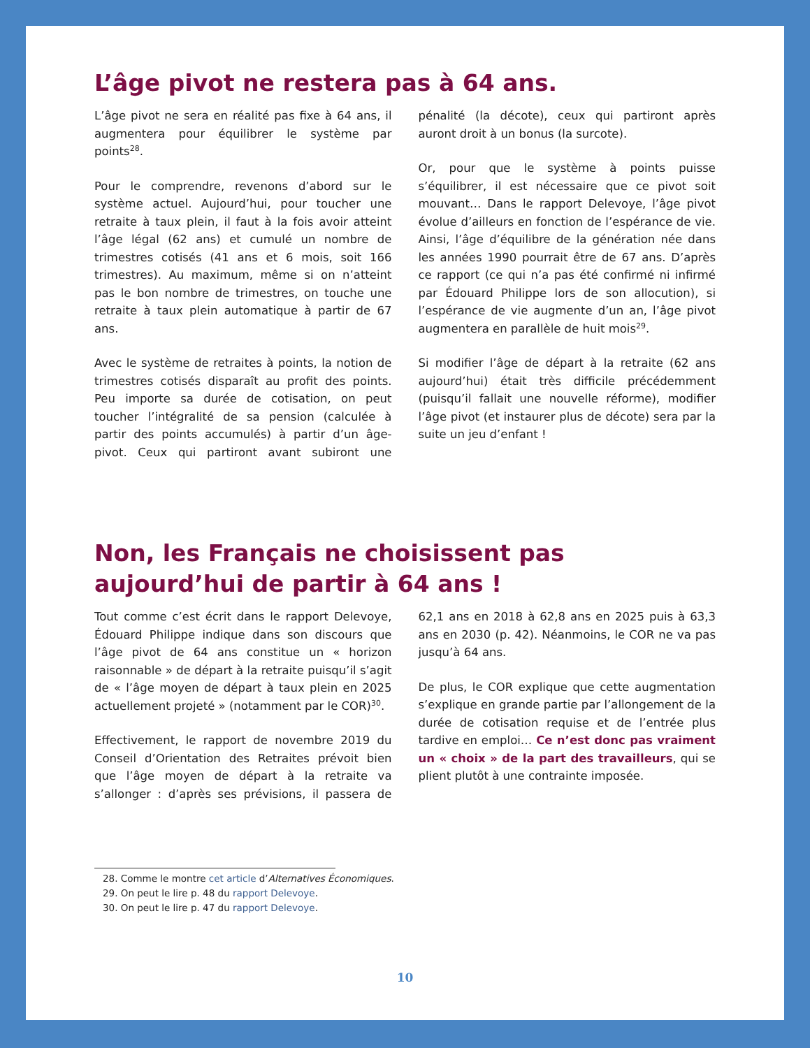L’âge pivot ne restera pas à 64 ans.
L’âge pivot ne sera en réalité pas fixe à 64 ans, il augmentera pour équilibrer le système par points<sup>28</sup>.
Pour le comprendre, revenons d’abord sur le système actuel. Aujourd’hui, pour toucher une retraite à taux plein, il faut à la fois avoir atteint l’âge légal (62 ans) et cumulé un nombre de trimestres cotisés (41 ans et 6 mois, soit 166 trimestres). Au maximum, même si on n’atteint pas le bon nombre de trimestres, on touche une retraite à taux plein automatique à partir de 67 ans.
Avec le système de retraites à points, la notion de trimestres cotisés disparaît au profit des points. Peu importe sa durée de cotisation, on peut toucher l’intégralité de sa pension (calculée à partir des points accumulés) à partir d’un âge-pivot. Ceux qui partiront avant subiront une pénalité (la décote), ceux qui partiront après auront droit à un bonus (la surcote).
Or, pour que le système à points puisse s’équilibrer, il est nécessaire que ce pivot soit mouvant… Dans le rapport Delevoye, l’âge pivot évolue d’ailleurs en fonction de l’espérance de vie. Ainsi, l’âge d’équilibre de la génération née dans les années 1990 pourrait être de 67 ans. D’après ce rapport (ce qui n’a pas été confirmé ni infirmé par Édouard Philippe lors de son allocution), si l’espérance de vie augmente d’un an, l’âge pivot augmentera en parallèle de huit mois<sup>29</sup>.
Si modifier l’âge de départ à la retraite (62 ans aujourd’hui) était très difficile précédemment (puisqu’il fallait une nouvelle réforme), modifier l’âge pivot (et instaurer plus de décote) sera par la suite un jeu d’enfant !
Non, les Français ne choisissent pas aujourd’hui de partir à 64 ans !
Tout comme c’est écrit dans le rapport Delevoye, Édouard Philippe indique dans son discours que l’âge pivot de 64 ans constitue un « horizon raisonnable » de départ à la retraite puisqu’il s’agit de « l’âge moyen de départ à taux plein en 2025 actuellement projeté » (notamment par le COR)<sup>30</sup>.
Effectivement, le rapport de novembre 2019 du Conseil d’Orientation des Retraites prévoit bien que l’âge moyen de départ à la retraite va s’allonger : d’après ses prévisions, il passera de 62,1 ans en 2018 à 62,8 ans en 2025 puis à 63,3 ans en 2030 (p. 42). Néanmoins, le COR ne va pas jusqu’à 64 ans.
De plus, le COR explique que cette augmentation s’explique en grande partie par l’allongement de la durée de cotisation requise et de l’entrée plus tardive en emploi… Ce n’est donc pas vraiment un « choix » de la part des travailleurs, qui se plient plutôt à une contrainte imposée.
28. Comme le montre cet article d’Alternatives Économiques.
29. On peut le lire p. 48 du rapport Delevoye.
30. On peut le lire p. 47 du rapport Delevoye.
10